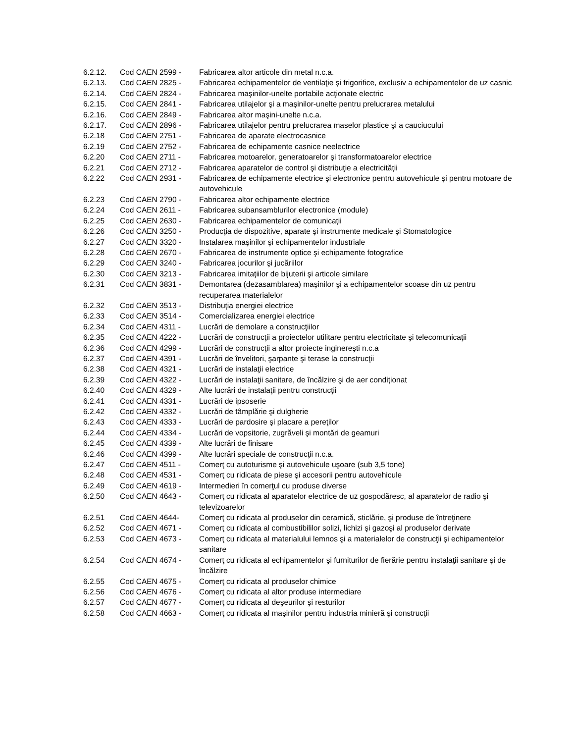6.2.12. Cod CAEN 2599 - Fabricarea altor articole din metal n.c.a.
6.2.13. Cod CAEN 2825 - Fabricarea echipamentelor de ventilaţie şi frigorifice, exclusiv a echipamentelor de uz casnic
6.2.14. Cod CAEN 2824 - Fabricarea maşinilor-unelte portabile acţionate electric
6.2.15. Cod CAEN 2841 - Fabricarea utilajelor şi a maşinilor-unelte pentru prelucrarea metalului
6.2.16. Cod CAEN 2849 - Fabricarea altor maşini-unelte n.c.a.
6.2.17. Cod CAEN 2896 - Fabricarea utilajelor pentru prelucrarea maselor plastice şi a cauciucului
6.2.18 Cod CAEN 2751 - Fabricarea de aparate electrocasnice
6.2.19 Cod CAEN 2752 - Fabricarea de echipamente casnice neelectrice
6.2.20 Cod CAEN 2711 - Fabricarea motoarelor, generatoarelor şi transformatoarelor electrice
6.2.21 Cod CAEN 2712 - Fabricarea aparatelor de control şi distribuţie a electricităţii
6.2.22 Cod CAEN 2931 - Fabricarea de echipamente electrice şi electronice pentru autovehicule şi pentru motoare de autovehicule
6.2.23 Cod CAEN 2790 - Fabricarea altor echipamente electrice
6.2.24 Cod CAEN 2611 - Fabricarea subansamblurilor electronice (module)
6.2.25 Cod CAEN 2630 - Fabricarea echipamentelor de comunicaţii
6.2.26 Cod CAEN 3250 - Producţia de dispozitive, aparate şi instrumente medicale şi Stomatologice
6.2.27 Cod CAEN 3320 - Instalarea maşinilor şi echipamentelor industriale
6.2.28 Cod CAEN 2670 - Fabricarea de instrumente optice şi echipamente fotografice
6.2.29 Cod CAEN 3240 - Fabricarea jocurilor şi jucăriilor
6.2.30 Cod CAEN 3213 - Fabricarea imitaţiilor de bijuterii şi articole similare
6.2.31 Cod CAEN 3831 - Demontarea (dezasamblarea) maşinilor şi a echipamentelor scoase din uz pentru recuperarea materialelor
6.2.32 Cod CAEN 3513 - Distribuţia energiei electrice
6.2.33 Cod CAEN 3514 - Comercializarea energiei electrice
6.2.34 Cod CAEN 4311 - Lucrări de demolare a construcţiilor
6.2.35 Cod CAEN 4222 - Lucrări de construcţii a proiectelor utilitare pentru electricitate şi telecomunicaţii
6.2.36 Cod CAEN 4299 - Lucrări de construcţii a altor proiecte inginereşti n.c.a
6.2.37 Cod CAEN 4391 - Lucrări de învelitori, şarpante şi terase la construcţii
6.2.38 Cod CAEN 4321 - Lucrări de instalaţii electrice
6.2.39 Cod CAEN 4322 - Lucrări de instalaţii sanitare, de încălzire şi de aer condiţionat
6.2.40 Cod CAEN 4329 - Alte lucrări de instalaţii pentru construcţii
6.2.41 Cod CAEN 4331 - Lucrări de ipsoserie
6.2.42 Cod CAEN 4332 - Lucrări de tâmplărie şi dulgherie
6.2.43 Cod CAEN 4333 - Lucrări de pardosire şi placare a pereţilor
6.2.44 Cod CAEN 4334 - Lucrări de vopsitorie, zugrăveli şi montări de geamuri
6.2.45 Cod CAEN 4339 - Alte lucrări de finisare
6.2.46 Cod CAEN 4399 - Alte lucrări speciale de construcţii n.c.a.
6.2.47 Cod CAEN 4511 - Comerţ cu autoturisme şi autovehicule uşoare (sub 3,5 tone)
6.2.48 Cod CAEN 4531 - Comerţ cu ridicata de piese şi accesorii pentru autovehicule
6.2.49 Cod CAEN 4619 - Intermedieri în comerţul cu produse diverse
6.2.50 Cod CAEN 4643 - Comerţ cu ridicata al aparatelor electrice de uz gospodăresc, al aparatelor de radio şi televizoarelor
6.2.51 Cod CAEN 4644- Comerţ cu ridicata al produselor din ceramică, sticlărie, şi produse de întreţinere
6.2.52 Cod CAEN 4671 - Comerţ cu ridicata al combustibililor solizi, lichizi şi gazoşi al produselor derivate
6.2.53 Cod CAEN 4673 - Comerţ cu ridicata al materialului lemnos şi a materialelor de construcţii şi echipamentelor sanitare
6.2.54 Cod CAEN 4674 - Comerţ cu ridicata al echipamentelor şi furniturilor de fierărie pentru instalaţii sanitare şi de încălzire
6.2.55 Cod CAEN 4675 - Comerţ cu ridicata al produselor chimice
6.2.56 Cod CAEN 4676 - Comerţ cu ridicata al altor produse intermediare
6.2.57 Cod CAEN 4677 - Comerţ cu ridicata al deşeurilor şi resturilor
6.2.58 Cod CAEN 4663 - Comerţ cu ridicata al maşinilor pentru industria minieră şi construcţii